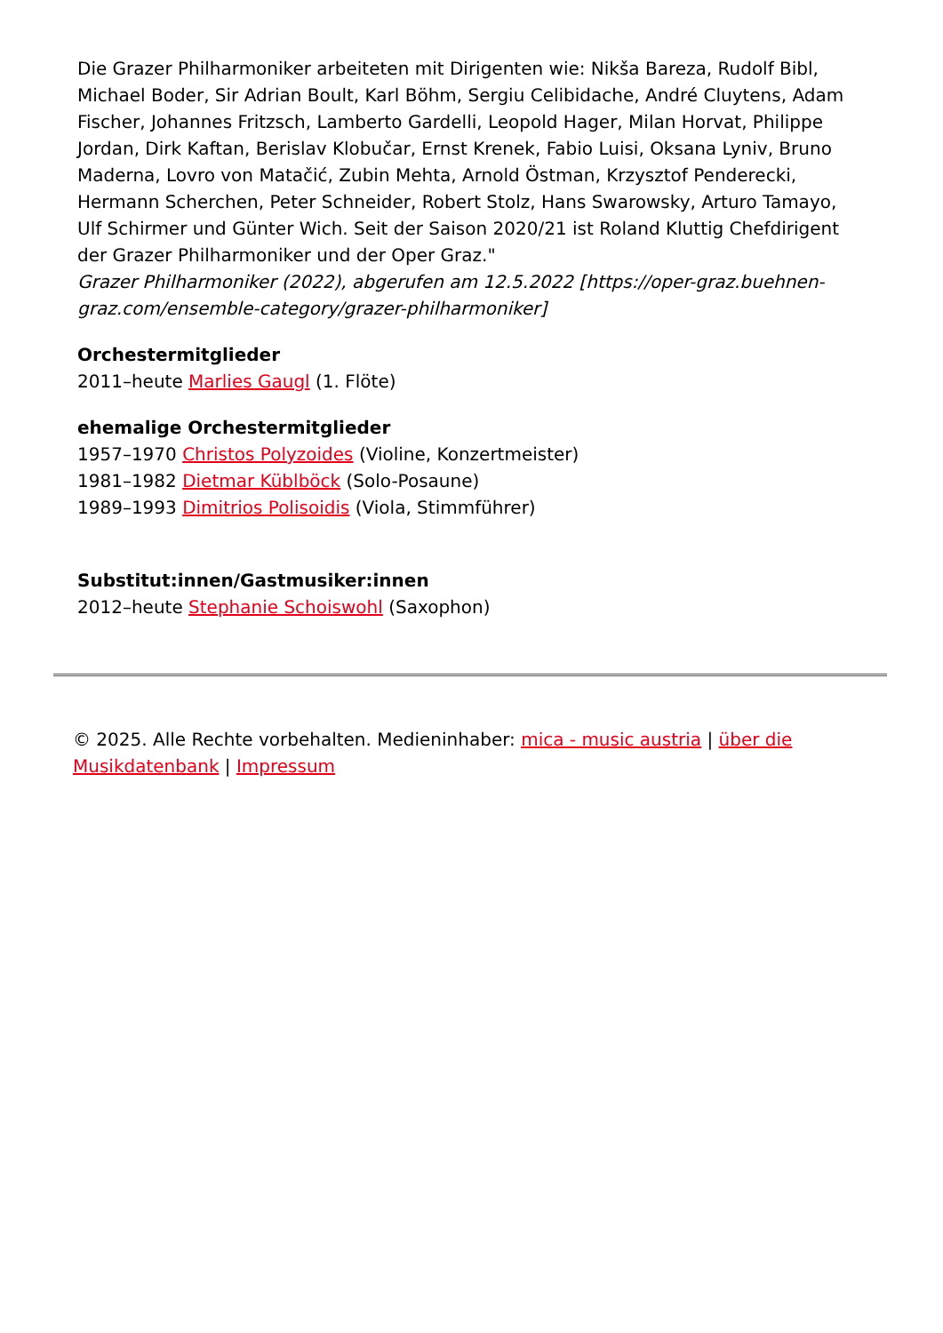Die Grazer Philharmoniker arbeiteten mit Dirigenten wie: Nikša Bareza, Rudolf Bibl, Michael Boder, Sir Adrian Boult, Karl Böhm, Sergiu Celibidache, André Cluytens, Adam Fischer, Johannes Fritzsch, Lamberto Gardelli, Leopold Hager, Milan Horvat, Philippe Jordan, Dirk Kaftan, Berislav Klobučar, Ernst Krenek, Fabio Luisi, Oksana Lyniv, Bruno Maderna, Lovro von Matačić, Zubin Mehta, Arnold Östman, Krzysztof Penderecki, Hermann Scherchen, Peter Schneider, Robert Stolz, Hans Swarowsky, Arturo Tamayo, Ulf Schirmer und Günter Wich. Seit der Saison 2020/21 ist Roland Kluttig Chefdirigent der Grazer Philharmoniker und der Oper Graz."
Grazer Philharmoniker (2022), abgerufen am 12.5.2022 [https://oper-graz.buehnen-graz.com/ensemble-category/grazer-philharmoniker]
Orchestermitglieder
2011–heute Marlies Gaugl (1. Flöte)
ehemalige Orchestermitglieder
1957–1970 Christos Polyzoides (Violine, Konzertmeister)
1981–1982 Dietmar Küblböck (Solo-Posaune)
1989–1993 Dimitrios Polisoidis (Viola, Stimmführer)
Substitut:innen/Gastmusiker:innen
2012–heute Stephanie Schoiswohl (Saxophon)
© 2025. Alle Rechte vorbehalten. Medieninhaber: mica - music austria | über die Musikdatenbank | Impressum